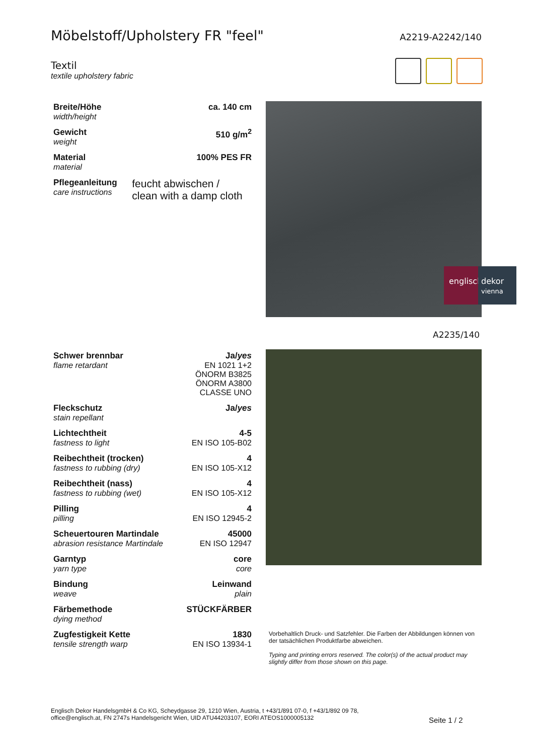Möbelstoff/Upholstery FR "feel"
A2219-A2242/140
Textil
textile upholstery fabric
| Breite/Höhe width/height | ca. 140 cm |
| Gewicht weight | 510 g/m<sup>2</sup> |
| Material material | 100% PES FR |
| Pflegeanleitung care instructions | feucht abwischen / clean with a damp cloth |
englisch
dekor
vienna
A2235/140
| Schwer brennbar flame retardant | Ja/ yes EN 1021 1+2 ÖNORM B3825 ÖNORM A3800 CLASSE UNO |
| Fleckschutz stain repellant | Ja/ yes |
| Lichtechtheit fastness to light | 4-5 EN ISO 105-B02 |
| Reibechtheit (trocken) fastness to rubbing (dry) | 4 EN ISO 105-X12 |
| Reibechtheit (nass) fastness to rubbing (wet) | 4 EN ISO 105-X12 |
| Pilling pilling | 4 EN ISO 12945-2 |
| Scheuertouren Martindale abrasion resistance Martindale | 45000 EN ISO 12947 |
| Garntyp yarn type | core core |
| Bindung weave | Leinwand plain |
| Färbemethode dying method | STÜCKFÄRBER |
| Zugfestigkeit Kette tensile strength warp | 1830 EN ISO 13934-1 |
Vorbehaltlich Druck- und Satzfehler. Die Farben der Abbildungen können von der tatsächlichen Produktfarbe abweichen.
Typing and printing errors reserved. The color(s) of the actual product may slightly differ from those shown on this page.
Englisch Dekor HandelsgmbH & Co KG, Scheydgasse 29, 1210 Wien, Austria, t +43/1/891 07-0, f +43/1/892 09 78,
office@englisch.at, FN 2747s Handelsgericht Wien, UID ATU44203107, EORI ATEOS1000005132
Seite 1 / 2